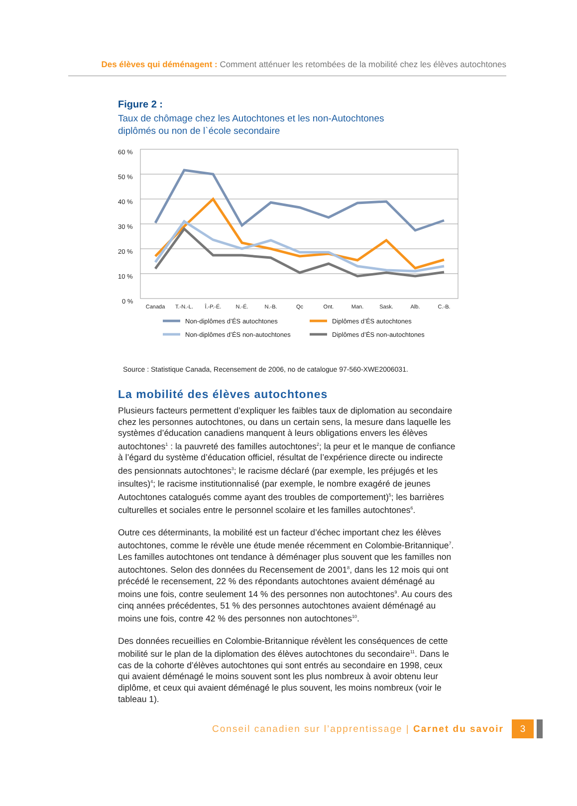Des élèves qui déménagent : Comment atténuer les retombées de la mobilité chez les élèves autochtones
Figure 2 :
Taux de chômage chez les Autochtones et les non-Autochtones
diplômés ou non de l`école secondaire
60 %
50 %
40 %
30 %
20 %
10 %
0 %
Canada
T.-N.-L.
Î.-P.-É.
N.-É.
N.-B.
Qc
Ont.
Man.
Sask.
Alb.
C.-B.
Non-diplômes d’ÉS autochtones
Diplômes d’ÉS autochtones
Non-diplômes d’ÉS non-autochtones
Diplômes d’ÉS non-autochtones
Source : Statistique Canada, Recensement de 2006, no de catalogue 97-560-XWE2006031.
La mobilité des élèves autochtones
Plusieurs facteurs permettent d’expliquer les faibles taux de diplomation au secondaire chez les personnes autochtones, ou dans un certain sens, la mesure dans laquelle les systèmes d’éducation canadiens manquent à leurs obligations envers les élèves autochtones<sup>1</sup> : la pauvreté des familles autochtones<sup>2</sup>; la peur et le manque de confiance à l’égard du système d’éducation officiel, résultat de l’expérience directe ou indirecte des pensionnats autochtones<sup>3</sup>; le racisme déclaré (par exemple, les préjugés et les insultes)<sup>4</sup>; le racisme institutionnalisé (par exemple, le nombre exagéré de jeunes Autochtones catalogués comme ayant des troubles de comportement)<sup>5</sup>; les barrières culturelles et sociales entre le personnel scolaire et les familles autochtones<sup>6</sup>.
Outre ces déterminants, la mobilité est un facteur d’échec important chez les élèves autochtones, comme le révèle une étude menée récemment en Colombie-Britannique<sup>7</sup>. Les familles autochtones ont tendance à déménager plus souvent que les familles non autochtones. Selon des données du Recensement de 2001<sup>8</sup>, dans les 12 mois qui ont précédé le recensement, 22 % des répondants autochtones avaient déménagé au moins une fois, contre seulement 14 % des personnes non autochtones<sup>9</sup>. Au cours des cinq années précédentes, 51 % des personnes autochtones avaient déménagé au moins une fois, contre 42 % des personnes non autochtones<sup>10</sup>.
Des données recueillies en Colombie-Britannique révèlent les conséquences de cette mobilité sur le plan de la diplomation des élèves autochtones du secondaire<sup>11</sup>. Dans le cas de la cohorte d’élèves autochtones qui sont entrés au secondaire en 1998, ceux qui avaient déménagé le moins souvent sont les plus nombreux à avoir obtenu leur diplôme, et ceux qui avaient déménagé le plus souvent, les moins nombreux (voir le tableau 1).
Conseil canadien sur l’apprentissage | Carnet du savoir 3